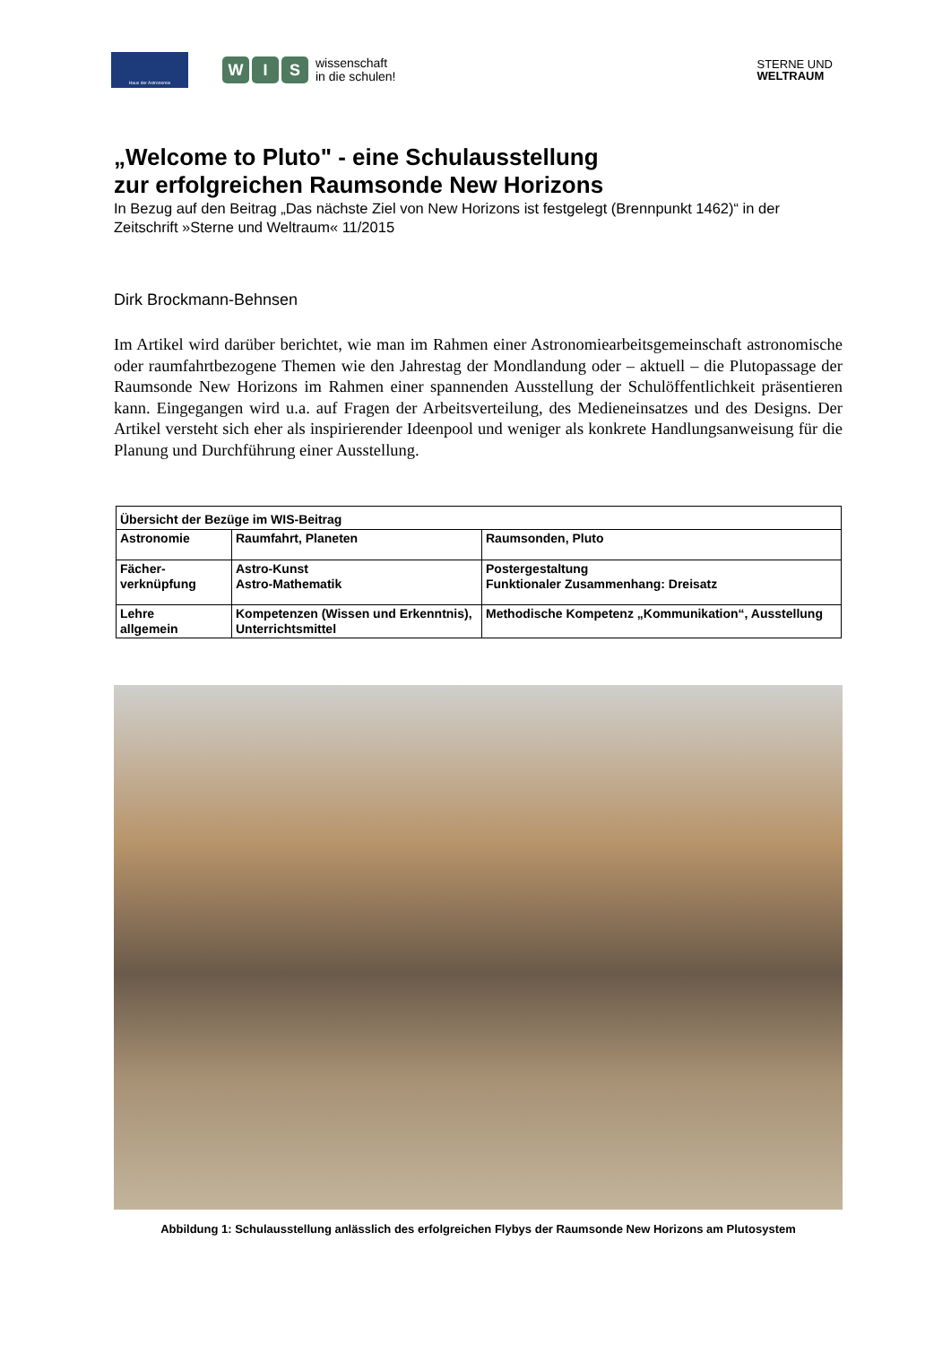Haus der Astronomie
W I S
wissenschaft
in die schulen!
STERNE UND
WELTRAUM
„Welcome to Pluto" - eine Schulausstellung
zur erfolgreichen Raumsonde New Horizons
In Bezug auf den Beitrag „Das nächste Ziel von New Horizons ist festgelegt (Brennpunkt 1462)“ in der Zeitschrift »Sterne und Weltraum« 11/2015
Dirk Brockmann-Behnsen
Im Artikel wird darüber berichtet, wie man im Rahmen einer Astronomiearbeitsgemeinschaft astronomische oder raumfahrtbezogene Themen wie den Jahrestag der Mondlandung oder – aktuell – die Plutopassage der Raumsonde New Horizons im Rahmen einer spannenden Ausstellung der Schulöffentlichkeit präsentieren kann. Eingegangen wird u.a. auf Fragen der Arbeitsverteilung, des Medieneinsatzes und des Designs. Der Artikel versteht sich eher als inspirierender Ideenpool und weniger als konkrete Handlungsanweisung für die Planung und Durchführung einer Ausstellung.
| Übersicht der Bezüge im WIS-Beitrag | | |
| Astronomie | Raumfahrt, Planeten | Raumsonden, Pluto |
| Fächer- verknüpfung | Astro-Kunst Astro-Mathematik | Postergestaltung Funktionaler Zusammenhang: Dreisatz |
| Lehre allgemein | Kompetenzen (Wissen und Erkenntnis), Unterrichtsmittel | Methodische Kompetenz „Kommunikation“, Ausstellung |
Abbildung 1: Schulausstellung anlässlich des erfolgreichen Flybys der Raumsonde New Horizons am Plutosystem